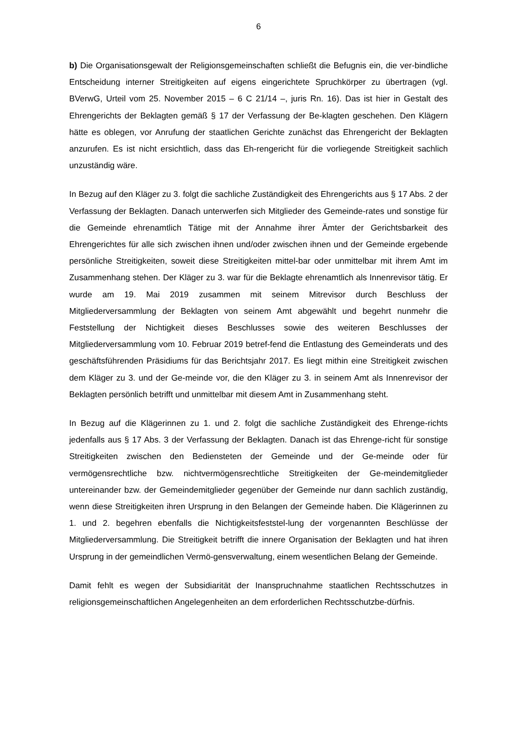6
b) Die Organisationsgewalt der Religionsgemeinschaften schließt die Befugnis ein, die ver-bindliche Entscheidung interner Streitigkeiten auf eigens eingerichtete Spruchkörper zu übertragen (vgl. BVerwG, Urteil vom 25. November 2015 – 6 C 21/14 –, juris Rn. 16). Das ist hier in Gestalt des Ehrengerichts der Beklagten gemäß § 17 der Verfassung der Be-klagten geschehen. Den Klägern hätte es oblegen, vor Anrufung der staatlichen Gerichte zunächst das Ehrengericht der Beklagten anzurufen. Es ist nicht ersichtlich, dass das Eh-rengericht für die vorliegende Streitigkeit sachlich unzuständig wäre.
In Bezug auf den Kläger zu 3. folgt die sachliche Zuständigkeit des Ehrengerichts aus § 17 Abs. 2 der Verfassung der Beklagten. Danach unterwerfen sich Mitglieder des Gemeinde-rates und sonstige für die Gemeinde ehrenamtlich Tätige mit der Annahme ihrer Ämter der Gerichtsbarkeit des Ehrengerichtes für alle sich zwischen ihnen und/oder zwischen ihnen und der Gemeinde ergebende persönliche Streitigkeiten, soweit diese Streitigkeiten mittel-bar oder unmittelbar mit ihrem Amt im Zusammenhang stehen. Der Kläger zu 3. war für die Beklagte ehrenamtlich als Innenrevisor tätig. Er wurde am 19. Mai 2019 zusammen mit seinem Mitrevisor durch Beschluss der Mitgliederversammlung der Beklagten von seinem Amt abgewählt und begehrt nunmehr die Feststellung der Nichtigkeit dieses Beschlusses sowie des weiteren Beschlusses der Mitgliederversammlung vom 10. Februar 2019 betref-fend die Entlastung des Gemeinderats und des geschäftsführenden Präsidiums für das Berichtsjahr 2017. Es liegt mithin eine Streitigkeit zwischen dem Kläger zu 3. und der Ge-meinde vor, die den Kläger zu 3. in seinem Amt als Innenrevisor der Beklagten persönlich betrifft und unmittelbar mit diesem Amt in Zusammenhang steht.
In Bezug auf die Klägerinnen zu 1. und 2. folgt die sachliche Zuständigkeit des Ehrenge-richts jedenfalls aus § 17 Abs. 3 der Verfassung der Beklagten. Danach ist das Ehrenge-richt für sonstige Streitigkeiten zwischen den Bediensteten der Gemeinde und der Ge-meinde oder für vermögensrechtliche bzw. nichtvermögensrechtliche Streitigkeiten der Ge-meindemitglieder untereinander bzw. der Gemeindemitglieder gegenüber der Gemeinde nur dann sachlich zuständig, wenn diese Streitigkeiten ihren Ursprung in den Belangen der Gemeinde haben. Die Klägerinnen zu 1. und 2. begehren ebenfalls die Nichtigkeitsfeststel-lung der vorgenannten Beschlüsse der Mitgliederversammlung. Die Streitigkeit betrifft die innere Organisation der Beklagten und hat ihren Ursprung in der gemeindlichen Vermö-gensverwaltung, einem wesentlichen Belang der Gemeinde.
Damit fehlt es wegen der Subsidiarität der Inanspruchnahme staatlichen Rechtsschutzes in religionsgemeinschaftlichen Angelegenheiten an dem erforderlichen Rechtsschutzbe-dürfnis.